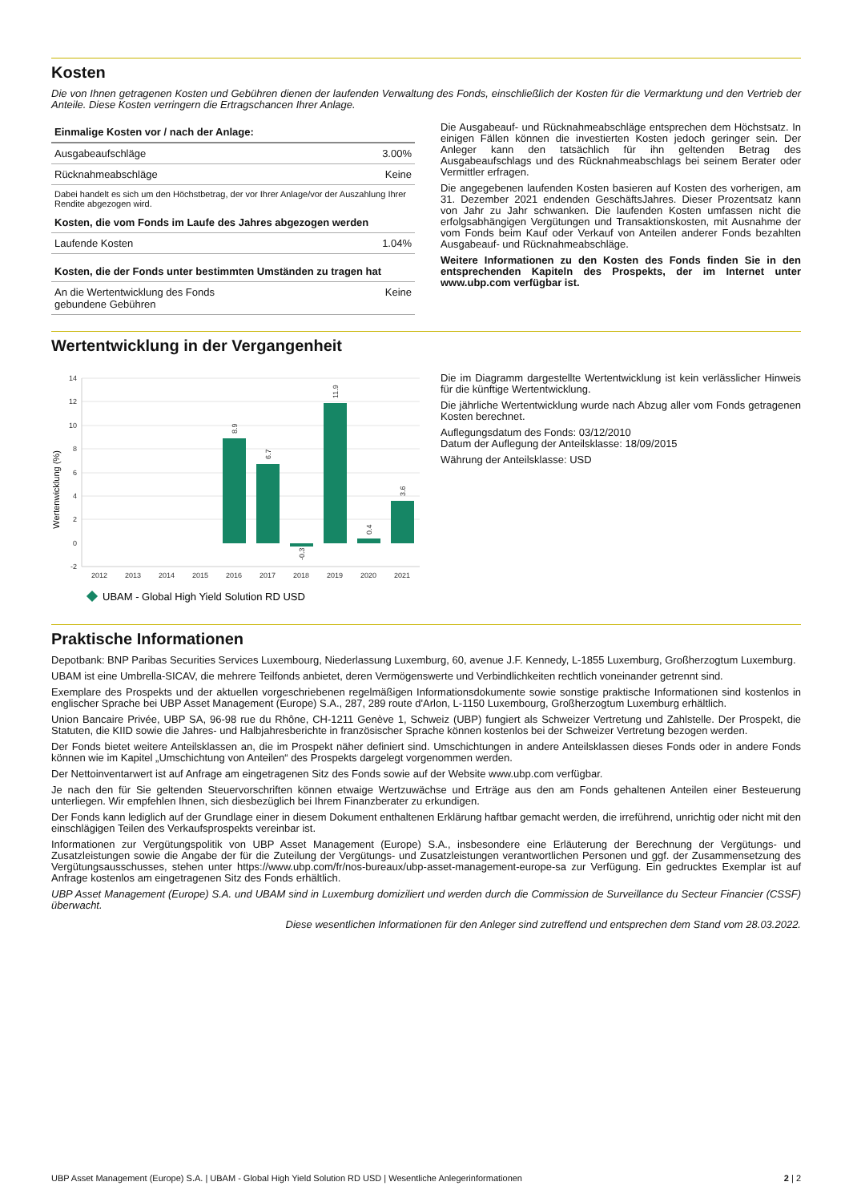Kosten
Die von Ihnen getragenen Kosten und Gebühren dienen der laufenden Verwaltung des Fonds, einschließlich der Kosten für die Vermarktung und den Vertrieb der Anteile. Diese Kosten verringern die Ertragschancen Ihrer Anlage.
| Einmalige Kosten vor / nach der Anlage: | |
| Ausgabeaufschläge | 3.00% |
| Rücknahmeabschläge | Keine |
| Dabei handelt es sich um den Höchstbetrag, der vor Ihrer Anlage/vor der Auszahlung Ihrer Rendite abgezogen wird. | |
| Kosten, die vom Fonds im Laufe des Jahres abgezogen werden | |
| Laufende Kosten | 1.04% |
| Kosten, die der Fonds unter bestimmten Umständen zu tragen hat | |
| An die Wertentwicklung des Fonds gebundene Gebühren | Keine |
Die Ausgabeauf- und Rücknahmeabschläge entsprechen dem Höchstsatz. In einigen Fällen können die investierten Kosten jedoch geringer sein. Der Anleger kann den tatsächlich für ihn geltenden Betrag des Ausgabeaufschlags und des Rücknahmeabschlags bei seinem Berater oder Vermittler erfragen.
Die angegebenen laufenden Kosten basieren auf Kosten des vorherigen, am 31. Dezember 2021 endenden GeschäftsJahres. Dieser Prozentsatz kann von Jahr zu Jahr schwanken. Die laufenden Kosten umfassen nicht die erfolgsabhängigen Vergütungen und Transaktionskosten, mit Ausnahme der vom Fonds beim Kauf oder Verkauf von Anteilen anderer Fonds bezahlten Ausgabeauf- und Rücknahmeabschläge.
Weitere Informationen zu den Kosten des Fonds finden Sie in den entsprechenden Kapiteln des Prospekts, der im Internet unter www.ubp.com verfügbar ist.
Wertentwicklung in der Vergangenheit
Wertenwicklung (%)
14
12
10
8
6
4
2
0
-2
8.9
6.7
-0.3
11.9
0.4
3.6
2012
2013
2014
2015
2016
2017
2018
2019
2020
2021
UBAM - Global High Yield Solution RD USD
Die im Diagramm dargestellte Wertentwicklung ist kein verlässlicher Hinweis für die künftige Wertentwicklung.
Die jährliche Wertentwicklung wurde nach Abzug aller vom Fonds getragenen Kosten berechnet.
Auflegungsdatum des Fonds: 03/12/2010
Datum der Auflegung der Anteilsklasse: 18/09/2015
Währung der Anteilsklasse: USD
Praktische Informationen
Depotbank: BNP Paribas Securities Services Luxembourg, Niederlassung Luxemburg, 60, avenue J.F. Kennedy, L-1855 Luxemburg, Großherzogtum Luxemburg.
UBAM ist eine Umbrella-SICAV, die mehrere Teilfonds anbietet, deren Vermögenswerte und Verbindlichkeiten rechtlich voneinander getrennt sind.
Exemplare des Prospekts und der aktuellen vorgeschriebenen regelmäßigen Informationsdokumente sowie sonstige praktische Informationen sind kostenlos in englischer Sprache bei UBP Asset Management (Europe) S.A., 287, 289 route d'Arlon, L-1150 Luxembourg, Großherzogtum Luxemburg erhältlich.
Union Bancaire Privée, UBP SA, 96-98 rue du Rhône, CH-1211 Genève 1, Schweiz (UBP) fungiert als Schweizer Vertretung und Zahlstelle. Der Prospekt, die Statuten, die KIID sowie die Jahres- und Halbjahresberichte in französischer Sprache können kostenlos bei der Schweizer Vertretung bezogen werden.
Der Fonds bietet weitere Anteilsklassen an, die im Prospekt näher definiert sind. Umschichtungen in andere Anteilsklassen dieses Fonds oder in andere Fonds können wie im Kapitel „Umschichtung von Anteilen“ des Prospekts dargelegt vorgenommen werden.
Der Nettoinventarwert ist auf Anfrage am eingetragenen Sitz des Fonds sowie auf der Website www.ubp.com verfügbar.
Je nach den für Sie geltenden Steuervorschriften können etwaige Wertzuwächse und Erträge aus den am Fonds gehaltenen Anteilen einer Besteuerung unterliegen. Wir empfehlen Ihnen, sich diesbezüglich bei Ihrem Finanzberater zu erkundigen.
Der Fonds kann lediglich auf der Grundlage einer in diesem Dokument enthaltenen Erklärung haftbar gemacht werden, die irreführend, unrichtig oder nicht mit den einschlägigen Teilen des Verkaufsprospekts vereinbar ist.
Informationen zur Vergütungspolitik von UBP Asset Management (Europe) S.A., insbesondere eine Erläuterung der Berechnung der Vergütungs- und Zusatzleistungen sowie die Angabe der für die Zuteilung der Vergütungs- und Zusatzleistungen verantwortlichen Personen und ggf. der Zusammensetzung des Vergütungsausschusses, stehen unter https://www.ubp.com/fr/nos-bureaux/ubp-asset-management-europe-sa zur Verfügung. Ein gedrucktes Exemplar ist auf Anfrage kostenlos am eingetragenen Sitz des Fonds erhältlich.
UBP Asset Management (Europe) S.A. und UBAM sind in Luxemburg domiziliert und werden durch die Commission de Surveillance du Secteur Financier (CSSF) überwacht.
Diese wesentlichen Informationen für den Anleger sind zutreffend und entsprechen dem Stand vom 28.03.2022.
UBP Asset Management (Europe) S.A. | UBAM - Global High Yield Solution RD USD | Wesentliche Anlegerinformationen 2 | 2